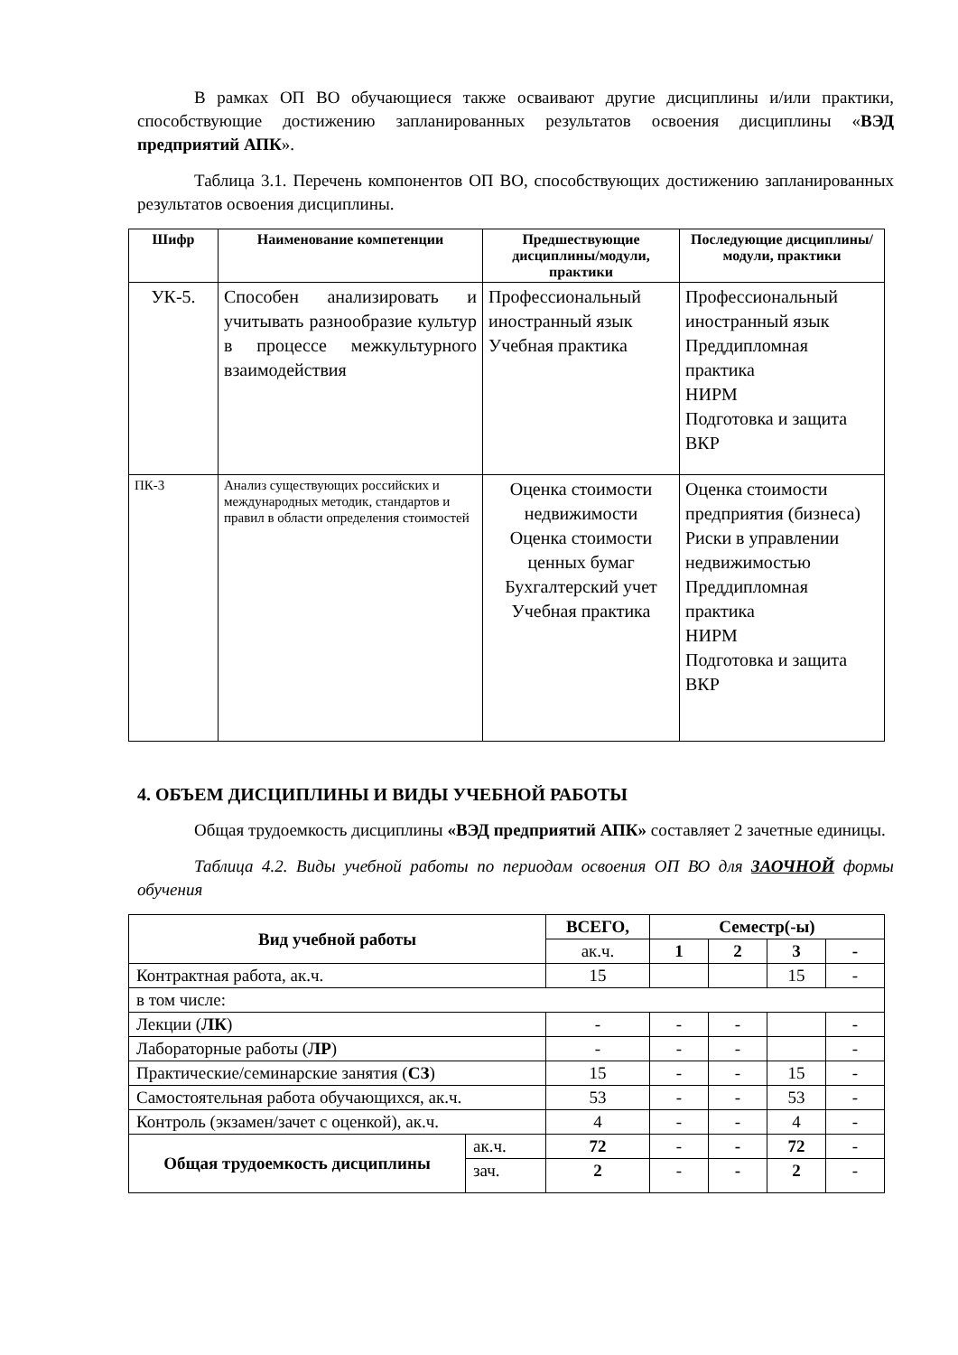В рамках ОП ВО обучающиеся также осваивают другие дисциплины и/или практики, способствующие достижению запланированных результатов освоения дисциплины «ВЭД предприятий АПК».
Таблица 3.1. Перечень компонентов ОП ВО, способствующих достижению запланированных результатов освоения дисциплины.
| Шифр | Наименование компетенции | Предшествующие дисциплины/модули, практики | Последующие дисциплины/модули, практики |
| --- | --- | --- | --- |
| УК-5. | Способен анализировать и учитывать разнообразие культур в процессе межкультурного взаимодействия | Профессиональный иностранный язык Учебная практика | Профессиональный иностранный язык Преддипломная практика НИРМ Подготовка и защита ВКР |
| ПК-3 | Анализ существующих российских и международных методик, стандартов и правил в области определения стоимостей | Оценка стоимости недвижимости Оценка стоимости ценных бумаг Бухгалтерский учет Учебная практика | Оценка стоимости предприятия (бизнеса) Риски в управлении недвижимостью Преддипломная практика НИРМ Подготовка и защита ВКР |
4. ОБЪЕМ ДИСЦИПЛИНЫ И ВИДЫ УЧЕБНОЙ РАБОТЫ
Общая трудоемкость дисциплины «ВЭД предприятий АПК» составляет 2 зачетные единицы.
Таблица 4.2. Виды учебной работы по периодам освоения ОП ВО для ЗАОЧНОЙ формы обучения
| Вид учебной работы | | ВСЕГО, | Семестр(-ы) | | | |
| --- | --- | --- | --- | --- | --- | --- |
| | | ак.ч. | 1 | 2 | 3 | - |
| Контрактная работа, ак.ч. | | 15 | | | 15 | - |
| в том числе: | | | | | | |
| Лекции ( ЛК ) | | - | - | - | | - |
| Лабораторные работы ( ЛР ) | | - | - | - | | - |
| Практические/семинарские занятия ( СЗ ) | | 15 | - | - | 15 | - |
| Самостоятельная работа обучающихся, ак.ч. | | 53 | - | - | 53 | - |
| Контроль (экзамен/зачет с оценкой), ак.ч. | | 4 | - | - | 4 | - |
| Общая трудоемкость дисциплины | ак.ч. | 72 | - | - | 72 | - |
| | зач. | 2 | - | - | 2 | - |